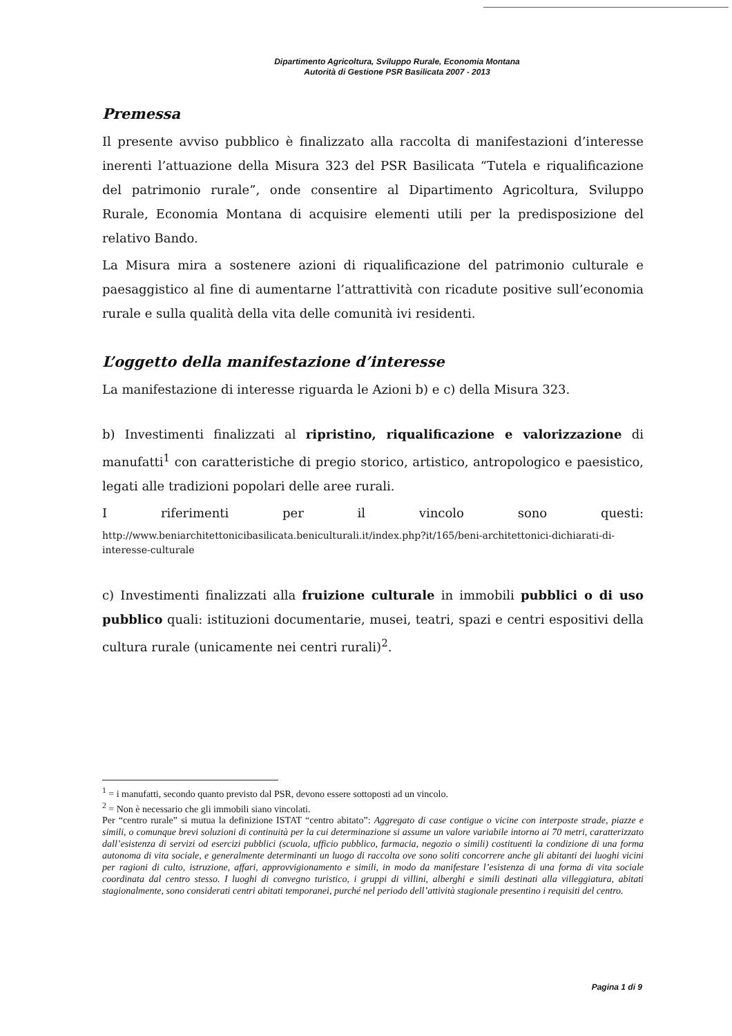Dipartimento Agricoltura, Sviluppo Rurale, Economia Montana
Autorità di Gestione PSR Basilicata 2007 - 2013
Premessa
Il presente avviso pubblico è finalizzato alla raccolta di manifestazioni d’interesse inerenti l’attuazione della Misura 323 del PSR Basilicata “Tutela e riqualificazione del patrimonio rurale”, onde consentire al Dipartimento Agricoltura, Sviluppo Rurale, Economia Montana di acquisire elementi utili per la predisposizione del relativo Bando.
La Misura mira a sostenere azioni di riqualificazione del patrimonio culturale e paesaggistico al fine di aumentarne l’attrattività con ricadute positive sull’economia rurale e sulla qualità della vita delle comunità ivi residenti.
L’oggetto della manifestazione d’interesse
La manifestazione di interesse riguarda le Azioni b) e c) della Misura 323.
b) Investimenti finalizzati al ripristino, riqualificazione e valorizzazione di manufatti<sup>1</sup> con caratteristiche di pregio storico, artistico, antropologico e paesistico, legati alle tradizioni popolari delle aree rurali.
I riferimenti per il vincolo sono questi:
http://www.beniarchitettonicibasilicata.beniculturali.it/index.php?it/165/beni-architettonici-dichiarati-di-interesse-culturale
c) Investimenti finalizzati alla fruizione culturale in immobili pubblici o di uso pubblico quali: istituzioni documentarie, musei, teatri, spazi e centri espositivi della cultura rurale (unicamente nei centri rurali)<sup>2</sup>.
<sup>1</sup> = i manufatti, secondo quanto previsto dal PSR, devono essere sottoposti ad un vincolo.
<sup>2</sup> = Non è necessario che gli immobili siano vincolati.
Per “centro rurale” si mutua la definizione ISTAT “centro abitato”: Aggregato di case contigue o vicine con interposte strade, piazze e simili, o comunque brevi soluzioni di continuità per la cui determinazione si assume un valore variabile intorno ai 70 metri, caratterizzato dall’esistenza di servizi od esercizi pubblici (scuola, ufficio pubblico, farmacia, negozio o simili) costituenti la condizione di una forma autonoma di vita sociale, e generalmente determinanti un luogo di raccolta ove sono soliti concorrere anche gli abitanti dei luoghi vicini per ragioni di culto, istruzione, affari, approvvigionamento e simili, in modo da manifestare l’esistenza di una forma di vita sociale coordinata dal centro stesso. I luoghi di convegno turistico, i gruppi di villini, alberghi e simili destinati alla villeggiatura, abitati stagionalmente, sono considerati centri abitati temporanei, purché nel periodo dell’attività stagionale presentino i requisiti del centro.
Pagina 1 di 9